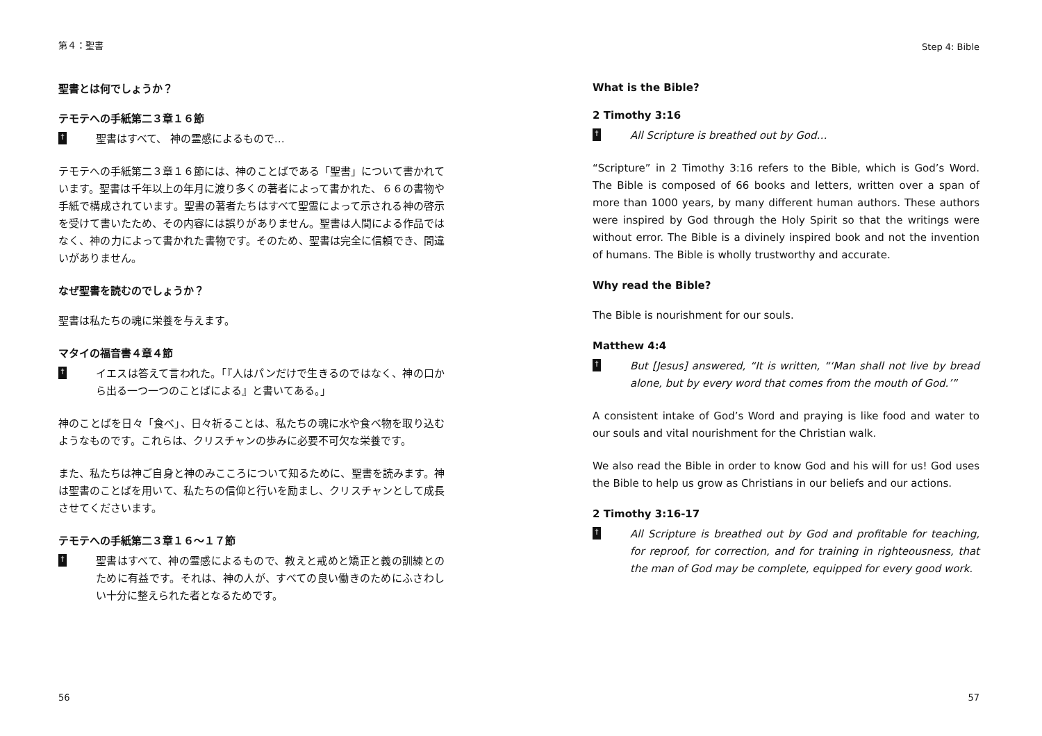第４：聖書
聖書とは何でしょうか？
テモテへの手紙第二３章１６節
†
聖書はすべて、 神の霊感によるもので…
テモテへの手紙第二３章１６節には、神のことばである「聖書」について書かれています。聖書は千年以上の年月に渡り多くの著者によって書かれた、６６の書物や手紙で構成されています。聖書の著者たちはすべて聖霊によって示される神の啓示を受けて書いたため、その内容には誤りがありません。聖書は人間による作品ではなく、神の力によって書かれた書物です。そのため、聖書は完全に信頼でき、間違いがありません。
なぜ聖書を読むのでしょうか？
聖書は私たちの魂に栄養を与えます。
マタイの福音書４章４節
†
イエスは答えて言われた。「『人はパンだけで生きるのではなく、神の口から出る一つ一つのことばによる』と書いてある。」
神のことばを日々「食べ」、日々祈ることは、私たちの魂に水や食べ物を取り込むようなものです。これらは、クリスチャンの歩みに必要不可欠な栄養です。
また、私たちは神ご自身と神のみこころについて知るために、聖書を読みます。神は聖書のことばを用いて、私たちの信仰と行いを励まし、クリスチャンとして成長させてくださいます。
テモテへの手紙第二３章１６〜１７節
†
聖書はすべて、神の霊感によるもので、教えと戒めと矯正と義の訓練とのために有益です。それは、神の人が、すべての良い働きのためにふさわしい十分に整えられた者となるためです。
56
Step 4: Bible
What is the Bible?
2 Timothy 3:16
†
All Scripture is breathed out by God…
“Scripture” in 2 Timothy 3:16 refers to the Bible, which is God’s Word. The Bible is composed of 66 books and letters, written over a span of more than 1000 years, by many different human authors. These authors were inspired by God through the Holy Spirit so that the writings were without error. The Bible is a divinely inspired book and not the invention of humans. The Bible is wholly trustworthy and accurate.
Why read the Bible?
The Bible is nourishment for our souls.
Matthew 4:4
†
But [Jesus] answered, “It is written, “‘Man shall not live by bread alone, but by every word that comes from the mouth of God.’”
A consistent intake of God’s Word and praying is like food and water to our souls and vital nourishment for the Christian walk.
We also read the Bible in order to know God and his will for us! God uses the Bible to help us grow as Christians in our beliefs and our actions.
2 Timothy 3:16-17
†
All Scripture is breathed out by God and profitable for teaching, for reproof, for correction, and for training in righteousness, that the man of God may be complete, equipped for every good work.
57